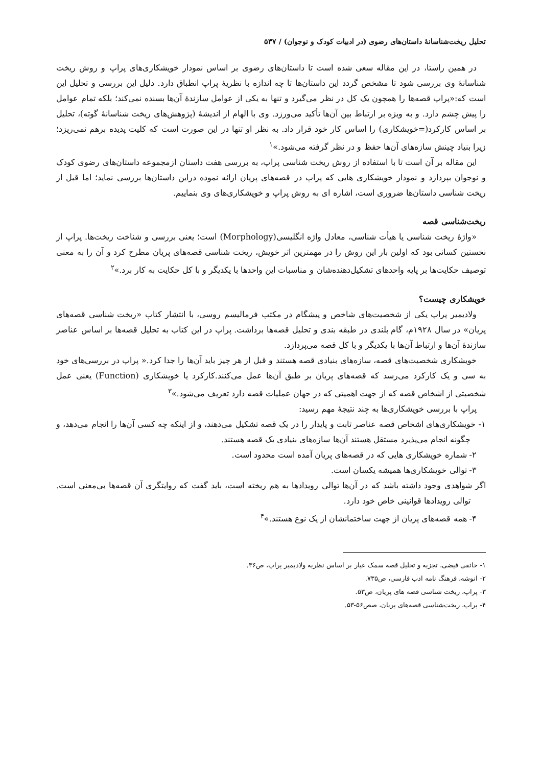تحلیل ریخت‌شناسانهٔ داستان‌های رضوی (در ادبیات کودک و نوجوان) / ۵۳۷
در همین راستا، در این مقاله سعی شده است تا داستان‌های رضوی بر اساس نمودار خویشکاری‌های پراپ و روش ریخت شناسانهٔ وی بررسی شود تا مشخص گردد این داستان‌ها تا چه اندازه با نظریهٔ پراپ انطباق دارد. دلیل این بررسی و تحلیل این است که:«پراپ قصه‌ها را همچون یک کل در نظر می‌گیرد و تنها به یکی از عوامل سازندهٔ آن‌ها بسنده نمی‌کند؛ بلکه تمام عوامل را پیش چشم دارد. و به ویژه بر ارتباط بین آن‌ها تأکید می‌ورزد. وی با الهام از اندیشهٔ (پژوهش‌های ریخت شناسانهٔ گوته)، تحلیل بر اساس کارکرد(=خویشکاری) را اساس کار خود قرار داد. به نظر او تنها در این صورت است که کلیت پدیده برهم نمی‌ریزد؛ زیرا بنیاد چینش سازه‌های آن‌ها حفظ و در نظر گرفته می‌شود.»<sup>۱</sup>
این مقاله بر آن است تا با استفاده از روش ریخت شناسی پراپ، به بررسی هفت داستان ازمجموعه داستان‌های رضوی کودک و نوجوان بپردازد و نمودار خویشکاری هایی که پراپ در قصه‌های پریان ارائه نموده دراین داستان‌ها بررسی نماید؛ اما قبل از ریخت شناسی داستان‌ها ضروری است، اشاره ای به روش پراپ و خویشکاری‌های وی بنماییم.
ریخت‌شناسی قصه
«واژهٔ ریخت شناسی یا هیأت شناسی، معادل واژه انگلیسی(Morphology) است؛ یعنی بررسی و شناخت ریخت‌ها. پراپ از نخستین کسانی بود که اولین بار این روش را در مهمترین اثر خویش، ریخت شناسی قصه‌های پریان مطرح کرد و آن را به معنی توصیف حکایت‌ها بر پایه واحدهای تشکیل‌دهنده‌شان و مناسبات این واحدها با یکدیگر و با کل حکایت به کار برد.»<sup>۲</sup>
خویشکاری چیست؟
ولادیمیر پراپ یکی از شخصیت‌های شاخص و پیشگام در مکتب فرمالیسم روسی، با انتشار کتاب «ریخت شناسی قصه‌های پریان» در سال ۱۹۲۸م، گام بلندی در طبقه بندی و تحلیل قصه‌ها برداشت. پراپ در این کتاب به تحلیل قصه‌ها بر اساس عناصر سازندهٔ آن‌ها و ارتباط آن‌ها با یکدیگر و با کل قصه می‌پردازد.
خویشکاری شخصیت‌های قصه، سازه‌های بنیادی قصه هستند و قبل از هر چیز باید آن‌ها را جدا کرد.« پراپ در بررسی‌های خود به سی و یک کارکرد می‌رسد که قصه‌های پریان بر طبق آن‌ها عمل می‌کنند.کارکرد یا خویشکاری (Function) یعنی عمل شخصیتی از اشخاص قصه که از جهت اهمیتی که در جهان عملیات قصه دارد تعریف می‌شود.»<sup>۳</sup>
پراپ با بررسی خویشکاری‌ها به چند نتیجهٔ مهم رسید:
۱- خویشکاری‌های اشخاص قصه عناصر ثابت و پایدار را در یک قصه تشکیل می‌دهند، و از اینکه چه کسی آن‌ها را انجام می‌دهد، و چگونه انجام می‌پذیرد مستقل هستند آن‌ها سازه‌های بنیادی یک قصه هستند.
۲- شماره خویشکاری هایی که در قصه‌های پریان آمده است محدود است.
۳- توالی خویشکاری‌ها همیشه یکسان است.
اگر شواهدی وجود داشته باشد که در آن‌ها توالی رویدادها به هم ریخته است، باید گفت که روایتگری آن قصه‌ها بی‌معنی است. توالی رویدادها قوانینی خاص خود دارد.
۴- همه قصه‌های پریان از جهت ساختمانشان از یک نوع هستند.»<sup>۴</sup>
۱- خائفی فیضی، تجزیه و تحلیل قصه سمک عیار بر اساس نظریه ولادیمیر پراپ، ص۳۶.
۲- انوشه، فرهنگ نامه ادب فارسی، ص۷۳۵.
۳- پراپ، ریخت شناسی قصه های پریان، ص۵۳.
۴- پراپ، ریخت‌شناسی قصه‌های پریان، صص۵۶-۵۳.